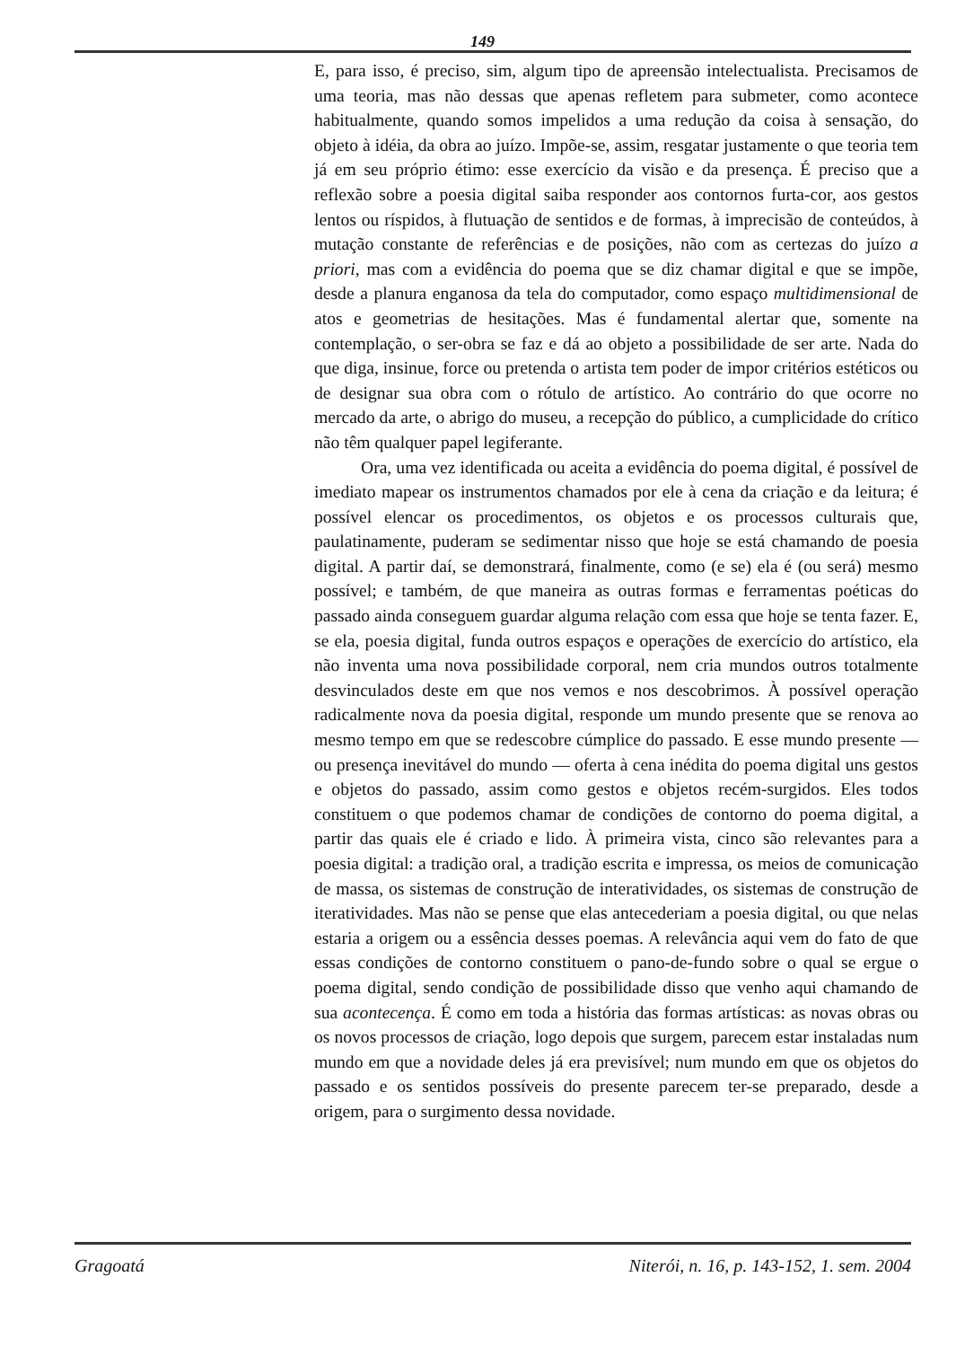149
E, para isso, é preciso, sim, algum tipo de apreensão intelectualista. Precisamos de uma teoria, mas não dessas que apenas refletem para submeter, como acontece habitualmente, quando somos impelidos a uma redução da coisa à sensação, do objeto à idéia, da obra ao juízo. Impõe-se, assim, resgatar justamente o que teoria tem já em seu próprio étimo: esse exercício da visão e da presença. É preciso que a reflexão sobre a poesia digital saiba responder aos contornos furta-cor, aos gestos lentos ou ríspidos, à flutuação de sentidos e de formas, à imprecisão de conteúdos, à mutação constante de referências e de posições, não com as certezas do juízo a priori, mas com a evidência do poema que se diz chamar digital e que se impõe, desde a planura enganosa da tela do computador, como espaço multidimensional de atos e geometrias de hesitações. Mas é fundamental alertar que, somente na contemplação, o ser-obra se faz e dá ao objeto a possibilidade de ser arte. Nada do que diga, insinue, force ou pretenda o artista tem poder de impor critérios estéticos ou de designar sua obra com o rótulo de artístico. Ao contrário do que ocorre no mercado da arte, o abrigo do museu, a recepção do público, a cumplicidade do crítico não têm qualquer papel legiferante.
Ora, uma vez identificada ou aceita a evidência do poema digital, é possível de imediato mapear os instrumentos chamados por ele à cena da criação e da leitura; é possível elencar os procedimentos, os objetos e os processos culturais que, paulatinamente, puderam se sedimentar nisso que hoje se está chamando de poesia digital. A partir daí, se demonstrará, finalmente, como (e se) ela é (ou será) mesmo possível; e também, de que maneira as outras formas e ferramentas poéticas do passado ainda conseguem guardar alguma relação com essa que hoje se tenta fazer. E, se ela, poesia digital, funda outros espaços e operações de exercício do artístico, ela não inventa uma nova possibilidade corporal, nem cria mundos outros totalmente desvinculados deste em que nos vemos e nos descobrimos. À possível operação radicalmente nova da poesia digital, responde um mundo presente que se renova ao mesmo tempo em que se redescobre cúmplice do passado. E esse mundo presente — ou presença inevitável do mundo — oferta à cena inédita do poema digital uns gestos e objetos do passado, assim como gestos e objetos recém-surgidos. Eles todos constituem o que podemos chamar de condições de contorno do poema digital, a partir das quais ele é criado e lido. À primeira vista, cinco são relevantes para a poesia digital: a tradição oral, a tradição escrita e impressa, os meios de comunicação de massa, os sistemas de construção de interatividades, os sistemas de construção de iteratividades. Mas não se pense que elas antecederiam a poesia digital, ou que nelas estaria a origem ou a essência desses poemas. A relevância aqui vem do fato de que essas condições de contorno constituem o pano-de-fundo sobre o qual se ergue o poema digital, sendo condição de possibilidade disso que venho aqui chamando de sua acontecença. É como em toda a história das formas artísticas: as novas obras ou os novos processos de criação, logo depois que surgem, parecem estar instaladas num mundo em que a novidade deles já era previsível; num mundo em que os objetos do passado e os sentidos possíveis do presente parecem ter-se preparado, desde a origem, para o surgimento dessa novidade.
Gragoatá Niterói, n. 16, p. 143-152, 1. sem. 2004